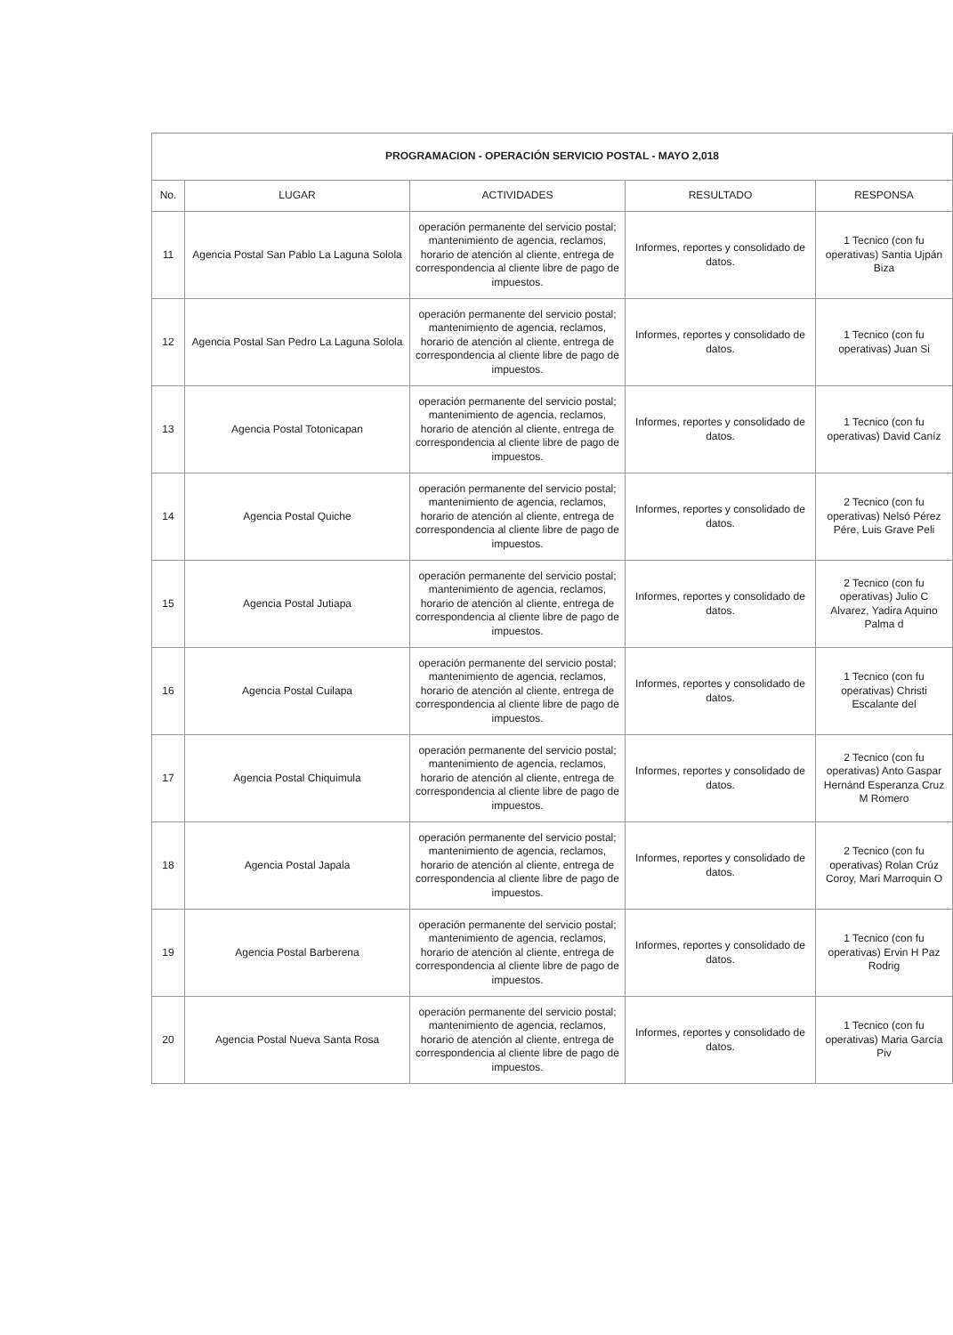| PROGRAMACION - OPERACIÓN SERVICIO POSTAL - MAYO 2,018 | | | | |
| No. | LUGAR | ACTIVIDADES | RESULTADO | RESPONSA |
| 11 | Agencia Postal San Pablo La Laguna Solola | operación permanente del servicio postal; mantenimiento de agencia, reclamos, horario de atención al cliente, entrega de correspondencia al cliente libre de pago de impuestos. | Informes, reportes y consolidado de datos. | 1 Tecnico (con fu operativas) Santia Ujpán Biza |
| 12 | Agencia Postal San Pedro La Laguna Solola | operación permanente del servicio postal; mantenimiento de agencia, reclamos, horario de atención al cliente, entrega de correspondencia al cliente libre de pago de impuestos. | Informes, reportes y consolidado de datos. | 1 Tecnico (con fu operativas) Juan Si |
| 13 | Agencia Postal Totonicapan | operación permanente del servicio postal; mantenimiento de agencia, reclamos, horario de atención al cliente, entrega de correspondencia al cliente libre de pago de impuestos. | Informes, reportes y consolidado de datos. | 1 Tecnico (con fu operativas) David Caníz |
| 14 | Agencia Postal Quiche | operación permanente del servicio postal; mantenimiento de agencia, reclamos, horario de atención al cliente, entrega de correspondencia al cliente libre de pago de impuestos. | Informes, reportes y consolidado de datos. | 2 Tecnico (con fu operativas) Nelsó Pérez Pére, Luis Grave Peli |
| 15 | Agencia Postal Jutiapa | operación permanente del servicio postal; mantenimiento de agencia, reclamos, horario de atención al cliente, entrega de correspondencia al cliente libre de pago de impuestos. | Informes, reportes y consolidado de datos. | 2 Tecnico (con fu operativas) Julio C Alvarez, Yadira Aquino Palma d |
| 16 | Agencia Postal Cuilapa | operación permanente del servicio postal; mantenimiento de agencia, reclamos, horario de atención al cliente, entrega de correspondencia al cliente libre de pago de impuestos. | Informes, reportes y consolidado de datos. | 1 Tecnico (con fu operativas) Christi Escalante del |
| 17 | Agencia Postal Chiquimula | operación permanente del servicio postal; mantenimiento de agencia, reclamos, horario de atención al cliente, entrega de correspondencia al cliente libre de pago de impuestos. | Informes, reportes y consolidado de datos. | 2 Tecnico (con fu operativas) Anto Gaspar Hernánd Esperanza Cruz M Romero |
| 18 | Agencia Postal Japala | operación permanente del servicio postal; mantenimiento de agencia, reclamos, horario de atención al cliente, entrega de correspondencia al cliente libre de pago de impuestos. | Informes, reportes y consolidado de datos. | 2 Tecnico (con fu operativas) Rolan Crúz Coroy, Mari Marroquin O |
| 19 | Agencia Postal Barberena | operación permanente del servicio postal; mantenimiento de agencia, reclamos, horario de atención al cliente, entrega de correspondencia al cliente libre de pago de impuestos. | Informes, reportes y consolidado de datos. | 1 Tecnico (con fu operativas) Ervin H Paz Rodrig |
| 20 | Agencia Postal Nueva Santa Rosa | operación permanente del servicio postal; mantenimiento de agencia, reclamos, horario de atención al cliente, entrega de correspondencia al cliente libre de pago de impuestos. | Informes, reportes y consolidado de datos. | 1 Tecnico (con fu operativas) Maria García Piv |